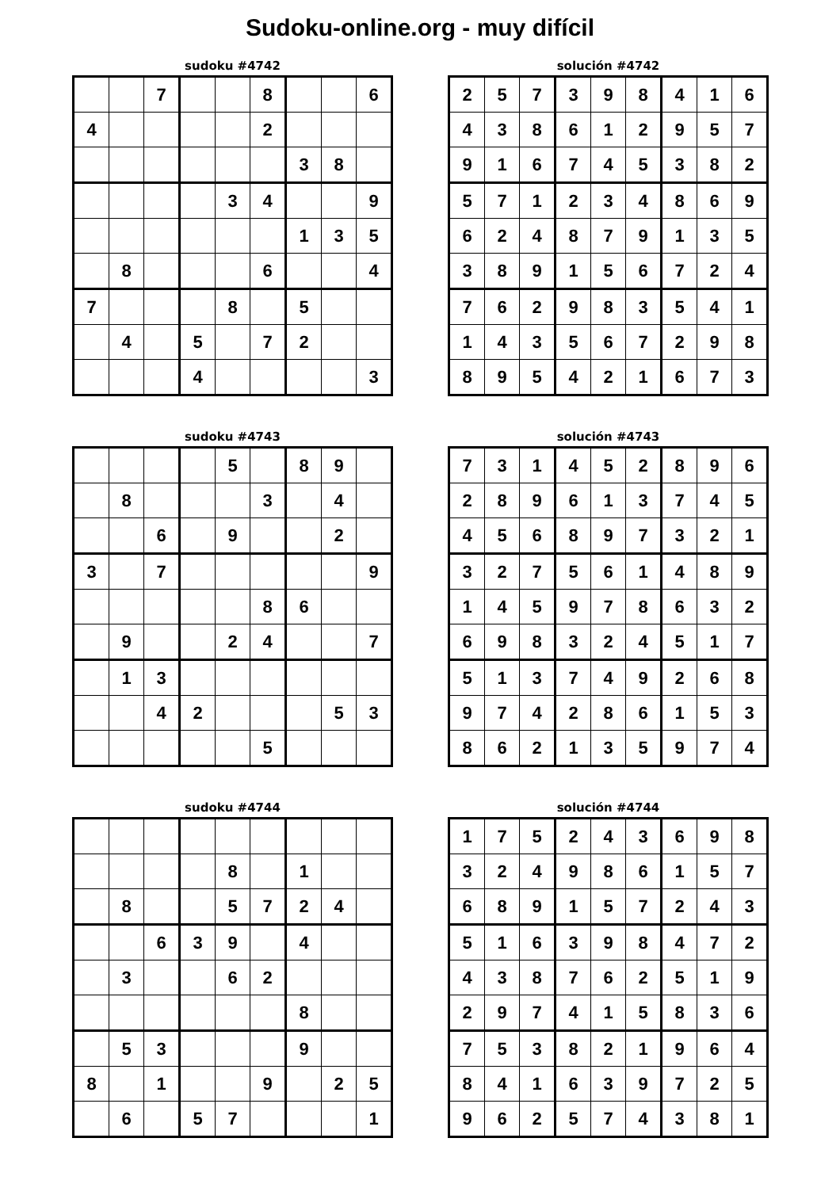Sudoku-online.org - muy difícil
sudoku #4742
| | | 7 | | | 8 | | | 6 |
| 4 | | | | | 2 | | | |
| | | | | | | 3 | 8 | |
| | | | | 3 | 4 | | | 9 |
| | | | | | | 1 | 3 | 5 |
| | 8 | | | | 6 | | | 4 |
| 7 | | | | 8 | | 5 | | |
| | 4 | | 5 | | 7 | 2 | | |
| | | | 4 | | | | | 3 |
solución #4742
| 2 | 5 | 7 | 3 | 9 | 8 | 4 | 1 | 6 |
| 4 | 3 | 8 | 6 | 1 | 2 | 9 | 5 | 7 |
| 9 | 1 | 6 | 7 | 4 | 5 | 3 | 8 | 2 |
| 5 | 7 | 1 | 2 | 3 | 4 | 8 | 6 | 9 |
| 6 | 2 | 4 | 8 | 7 | 9 | 1 | 3 | 5 |
| 3 | 8 | 9 | 1 | 5 | 6 | 7 | 2 | 4 |
| 7 | 6 | 2 | 9 | 8 | 3 | 5 | 4 | 1 |
| 1 | 4 | 3 | 5 | 6 | 7 | 2 | 9 | 8 |
| 8 | 9 | 5 | 4 | 2 | 1 | 6 | 7 | 3 |
sudoku #4743
| | | | | 5 | | 8 | 9 | |
| | 8 | | | | 3 | | 4 | |
| | | 6 | | 9 | | | 2 | |
| 3 | | 7 | | | | | | 9 |
| | | | | | 8 | 6 | | |
| | 9 | | | 2 | 4 | | | 7 |
| | 1 | 3 | | | | | | |
| | | 4 | 2 | | | | 5 | 3 |
| | | | | | 5 | | | |
solución #4743
| 7 | 3 | 1 | 4 | 5 | 2 | 8 | 9 | 6 |
| 2 | 8 | 9 | 6 | 1 | 3 | 7 | 4 | 5 |
| 4 | 5 | 6 | 8 | 9 | 7 | 3 | 2 | 1 |
| 3 | 2 | 7 | 5 | 6 | 1 | 4 | 8 | 9 |
| 1 | 4 | 5 | 9 | 7 | 8 | 6 | 3 | 2 |
| 6 | 9 | 8 | 3 | 2 | 4 | 5 | 1 | 7 |
| 5 | 1 | 3 | 7 | 4 | 9 | 2 | 6 | 8 |
| 9 | 7 | 4 | 2 | 8 | 6 | 1 | 5 | 3 |
| 8 | 6 | 2 | 1 | 3 | 5 | 9 | 7 | 4 |
sudoku #4744
| | | | | 8 | | 1 | | |
| | 8 | | | 5 | 7 | 2 | 4 | |
| | | 6 | 3 | 9 | | 4 | | |
| | 3 | | | 6 | 2 | | | |
| | | | | | | 8 | | |
| | 5 | 3 | | | | 9 | | |
| 8 | | 1 | | | 9 | | 2 | 5 |
| | 6 | | 5 | 7 | | | | 1 |
solución #4744
| 1 | 7 | 5 | 2 | 4 | 3 | 6 | 9 | 8 |
| 3 | 2 | 4 | 9 | 8 | 6 | 1 | 5 | 7 |
| 6 | 8 | 9 | 1 | 5 | 7 | 2 | 4 | 3 |
| 5 | 1 | 6 | 3 | 9 | 8 | 4 | 7 | 2 |
| 4 | 3 | 8 | 7 | 6 | 2 | 5 | 1 | 9 |
| 2 | 9 | 7 | 4 | 1 | 5 | 8 | 3 | 6 |
| 7 | 5 | 3 | 8 | 2 | 1 | 9 | 6 | 4 |
| 8 | 4 | 1 | 6 | 3 | 9 | 7 | 2 | 5 |
| 9 | 6 | 2 | 5 | 7 | 4 | 3 | 8 | 1 |